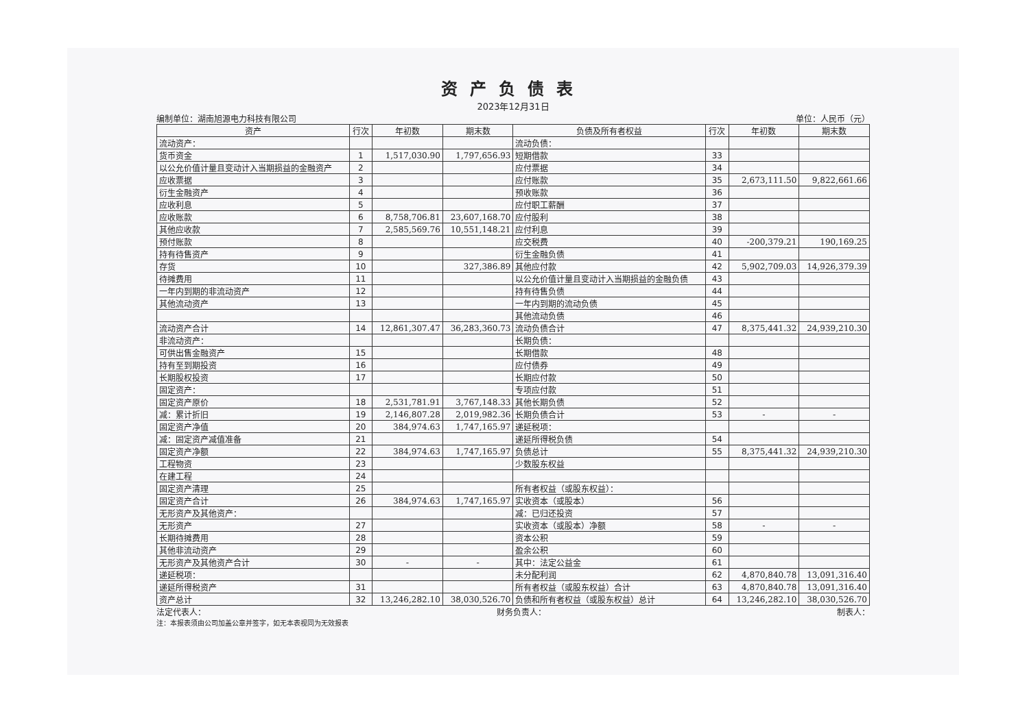资产负债表
2023年12月31日
编制单位：湖南旭源电力科技有限公司 单位：人民币（元）
| 资产 | 行次 | 年初数 | 期末数 | 负债及所有者权益 | 行次 | 年初数 | 期末数 |
| --- | --- | --- | --- | --- | --- | --- | --- |
| 流动资产： | | | | 流动负债： | | | |
| 货币资金 | 1 | 1,517,030.90 | 1,797,656.93 | 短期借款 | 33 | | |
| 以公允价值计量且变动计入当期损益的金融资产 | 2 | | | 应付票据 | 34 | | |
| 应收票据 | 3 | | | 应付账款 | 35 | 2,673,111.50 | 9,822,661.66 |
| 衍生金融资产 | 4 | | | 预收账款 | 36 | | |
| 应收利息 | 5 | | | 应付职工薪酬 | 37 | | |
| 应收账款 | 6 | 8,758,706.81 | 23,607,168.70 | 应付股利 | 38 | | |
| 其他应收款 | 7 | 2,585,569.76 | 10,551,148.21 | 应付利息 | 39 | | |
| 预付账款 | 8 | | | 应交税费 | 40 | -200,379.21 | 190,169.25 |
| 持有待售资产 | 9 | | | 衍生金融负债 | 41 | | |
| 存货 | 10 | | 327,386.89 | 其他应付款 | 42 | 5,902,709.03 | 14,926,379.39 |
| 待摊费用 | 11 | | | 以公允价值计量且变动计入当期损益的金融负债 | 43 | | |
| 一年内到期的非流动资产 | 12 | | | 持有待售负债 | 44 | | |
| 其他流动资产 | 13 | | | 一年内到期的流动负债 | 45 | | |
| | | | | 其他流动负债 | 46 | | |
| 流动资产合计 | 14 | 12,861,307.47 | 36,283,360.73 | 流动负债合计 | 47 | 8,375,441.32 | 24,939,210.30 |
| 非流动资产： | | | | 长期负债： | | | |
| 可供出售金融资产 | 15 | | | 长期借款 | 48 | | |
| 持有至到期投资 | 16 | | | 应付债券 | 49 | | |
| 长期股权投资 | 17 | | | 长期应付款 | 50 | | |
| 固定资产： | | | | 专项应付款 | 51 | | |
| 固定资产原价 | 18 | 2,531,781.91 | 3,767,148.33 | 其他长期负债 | 52 | | |
| 减：累计折旧 | 19 | 2,146,807.28 | 2,019,982.36 | 长期负债合计 | 53 | - | - |
| 固定资产净值 | 20 | 384,974.63 | 1,747,165.97 | 递延税项： | | | |
| 减：固定资产减值准备 | 21 | | | 递延所得税负债 | 54 | | |
| 固定资产净额 | 22 | 384,974.63 | 1,747,165.97 | 负债总计 | 55 | 8,375,441.32 | 24,939,210.30 |
| 工程物资 | 23 | | | 少数股东权益 | | | |
| 在建工程 | 24 | | | | | | |
| 固定资产清理 | 25 | | | 所有者权益（或股东权益）： | | | |
| 固定资产合计 | 26 | 384,974.63 | 1,747,165.97 | 实收资本（或股本） | 56 | | |
| 无形资产及其他资产： | | | | 减：已归还投资 | 57 | | |
| 无形资产 | 27 | | | 实收资本（或股本）净额 | 58 | - | - |
| 长期待摊费用 | 28 | | | 资本公积 | 59 | | |
| 其他非流动资产 | 29 | | | 盈余公积 | 60 | | |
| 无形资产及其他资产合计 | 30 | - | - | 其中：法定公益金 | 61 | | |
| 递延税项： | | | | 未分配利润 | 62 | 4,870,840.78 | 13,091,316.40 |
| 递延所得税资产 | 31 | | | 所有者权益（或股东权益）合计 | 63 | 4,870,840.78 | 13,091,316.40 |
| 资产总计 | 32 | 13,246,282.10 | 38,030,526.70 | 负债和所有者权益（或股东权益）总计 | 64 | 13,246,282.10 | 38,030,526.70 |
法定代表人： 财务负责人： 制表人：
注：本报表须由公司加盖公章并签字，如无本表视同为无效报表